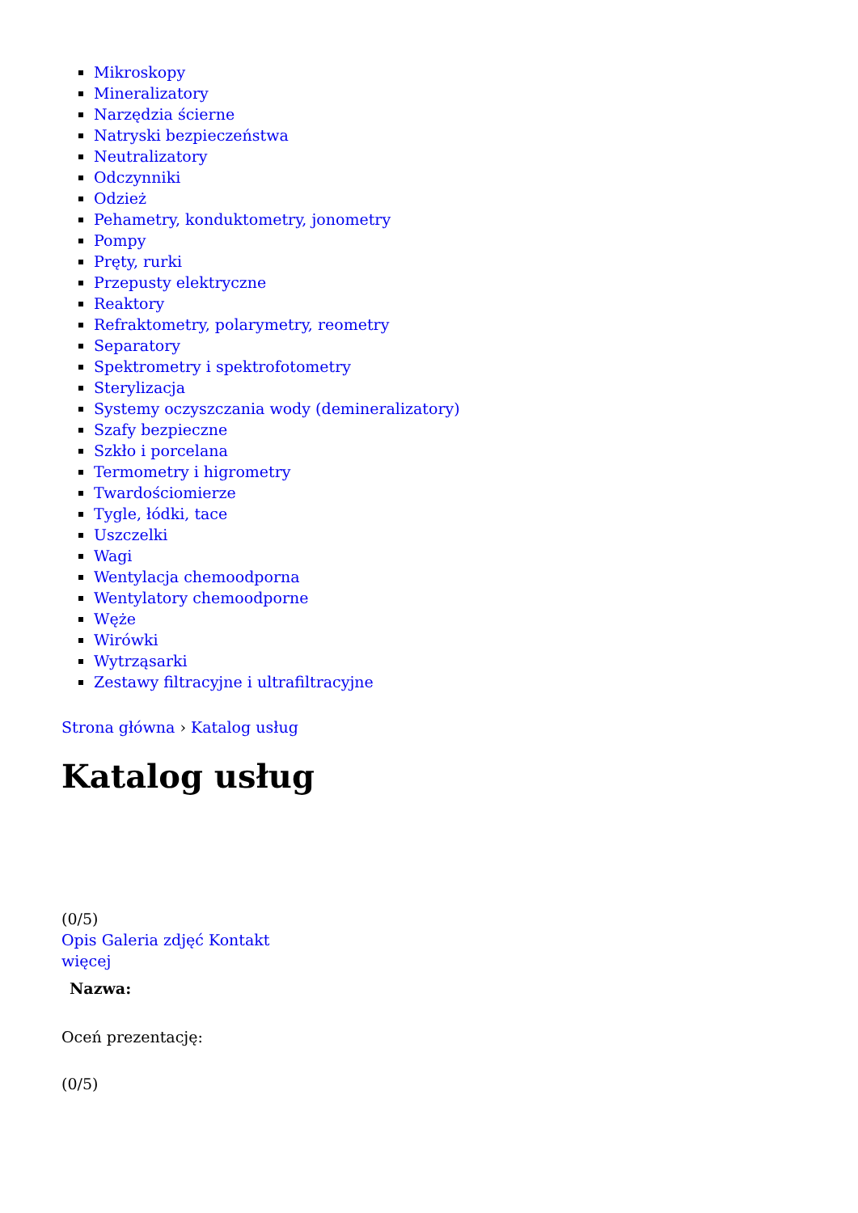Mikroskopy
Mineralizatory
Narzędzia ścierne
Natryski bezpieczeństwa
Neutralizatory
Odczynniki
Odzież
Pehametry, konduktometry, jonometry
Pompy
Pręty, rurki
Przepusty elektryczne
Reaktory
Refraktometry, polarymetry, reometry
Separatory
Spektrometry i spektrofotometry
Sterylizacja
Systemy oczyszczania wody (demineralizatory)
Szafy bezpieczne
Szkło i porcelana
Termometry i higrometry
Twardościomierze
Tygle, łódki, tace
Uszczelki
Wagi
Wentylacja chemoodporna
Wentylatory chemoodporne
Węże
Wirówki
Wytrząsarki
Zestawy filtracyjne i ultrafiltracyjne
Strona główna › Katalog usług
Katalog usług
(0/5)
Opis Galeria zdjęć Kontakt
więcej
Nazwa:
Oceń prezentację:
(0/5)